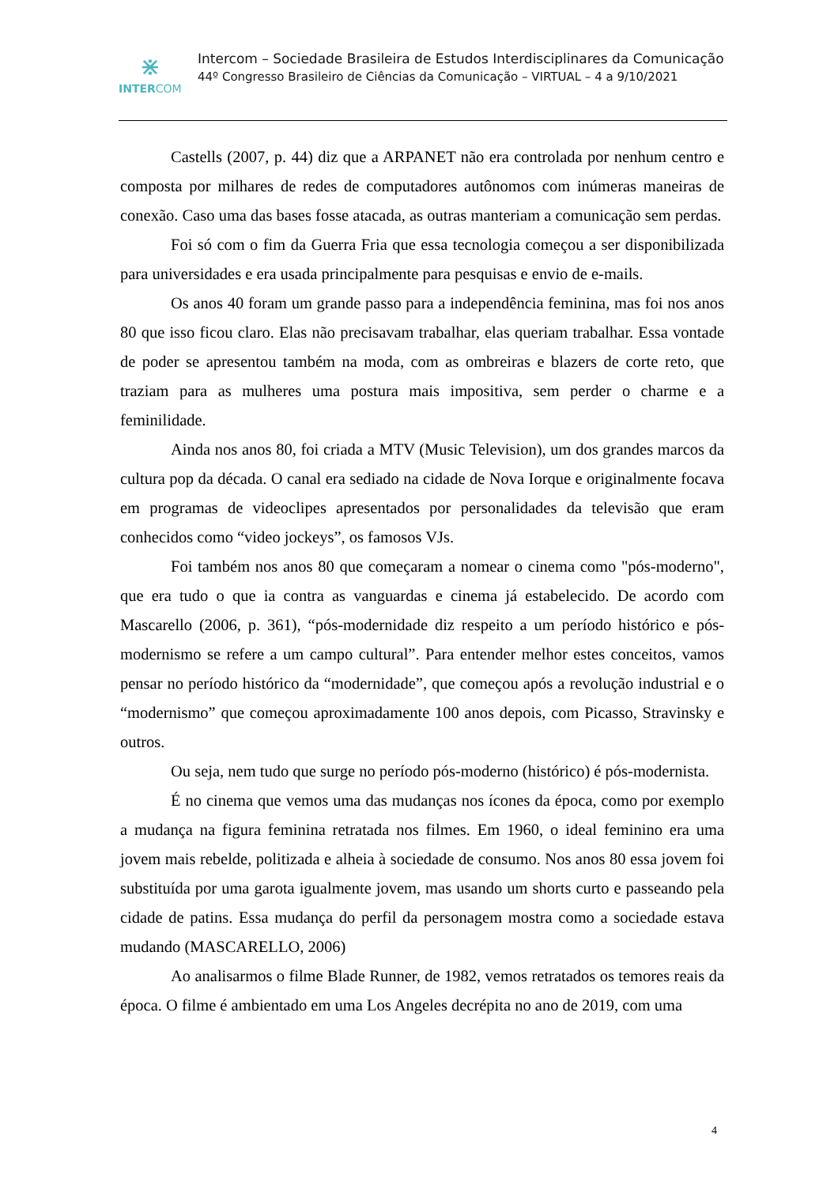⋇
INTERCOM
Intercom – Sociedade Brasileira de Estudos Interdisciplinares da Comunicação
44º Congresso Brasileiro de Ciências da Comunicação – VIRTUAL – 4 a 9/10/2021
Castells (2007, p. 44) diz que a ARPANET não era controlada por nenhum centro e composta por milhares de redes de computadores autônomos com inúmeras maneiras de conexão. Caso uma das bases fosse atacada, as outras manteriam a comunicação sem perdas.
Foi só com o fim da Guerra Fria que essa tecnologia começou a ser disponibilizada para universidades e era usada principalmente para pesquisas e envio de e-mails.
Os anos 40 foram um grande passo para a independência feminina, mas foi nos anos 80 que isso ficou claro. Elas não precisavam trabalhar, elas queriam trabalhar. Essa vontade de poder se apresentou também na moda, com as ombreiras e blazers de corte reto, que traziam para as mulheres uma postura mais impositiva, sem perder o charme e a feminilidade.
Ainda nos anos 80, foi criada a MTV (Music Television), um dos grandes marcos da cultura pop da década. O canal era sediado na cidade de Nova Iorque e originalmente focava em programas de videoclipes apresentados por personalidades da televisão que eram conhecidos como “video jockeys”, os famosos VJs.
Foi também nos anos 80 que começaram a nomear o cinema como "pós-moderno", que era tudo o que ia contra as vanguardas e cinema já estabelecido. De acordo com Mascarello (2006, p. 361), “pós-modernidade diz respeito a um período histórico e pós-modernismo se refere a um campo cultural”. Para entender melhor estes conceitos, vamos pensar no período histórico da “modernidade”, que começou após a revolução industrial e o “modernismo” que começou aproximadamente 100 anos depois, com Picasso, Stravinsky e outros.
Ou seja, nem tudo que surge no período pós-moderno (histórico) é pós-modernista.
É no cinema que vemos uma das mudanças nos ícones da época, como por exemplo a mudança na figura feminina retratada nos filmes. Em 1960, o ideal feminino era uma jovem mais rebelde, politizada e alheia à sociedade de consumo. Nos anos 80 essa jovem foi substituída por uma garota igualmente jovem, mas usando um shorts curto e passeando pela cidade de patins. Essa mudança do perfil da personagem mostra como a sociedade estava mudando (MASCARELLO, 2006)
Ao analisarmos o filme Blade Runner, de 1982, vemos retratados os temores reais da época. O filme é ambientado em uma Los Angeles decrépita no ano de 2019, com uma
4